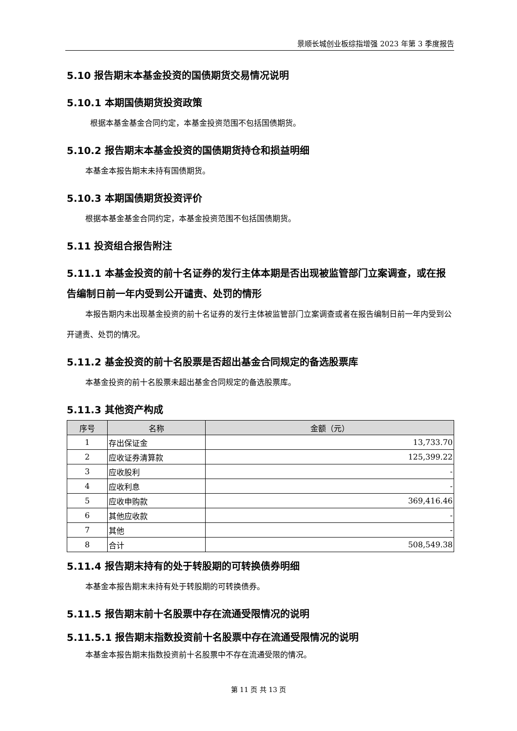景顺长城创业板综指增强 2023 年第 3 季度报告
5.10 报告期末本基金投资的国债期货交易情况说明
5.10.1 本期国债期货投资政策
根据本基金基金合同约定，本基金投资范围不包括国债期货。
5.10.2 报告期末本基金投资的国债期货持仓和损益明细
本基金本报告期末未持有国债期货。
5.10.3 本期国债期货投资评价
根据本基金基金合同约定，本基金投资范围不包括国债期货。
5.11 投资组合报告附注
5.11.1 本基金投资的前十名证券的发行主体本期是否出现被监管部门立案调查，或在报告编制日前一年内受到公开谴责、处罚的情形
本报告期内未出现基金投资的前十名证券的发行主体被监管部门立案调查或者在报告编制日前一年内受到公开谴责、处罚的情况。
5.11.2 基金投资的前十名股票是否超出基金合同规定的备选股票库
本基金投资的前十名股票未超出基金合同规定的备选股票库。
5.11.3 其他资产构成
| 序号 | 名称 | 金额（元） |
| --- | --- | --- |
| 1 | 存出保证金 | 13,733.70 |
| 2 | 应收证券清算款 | 125,399.22 |
| 3 | 应收股利 | - |
| 4 | 应收利息 | - |
| 5 | 应收申购款 | 369,416.46 |
| 6 | 其他应收款 | - |
| 7 | 其他 | - |
| 8 | 合计 | 508,549.38 |
5.11.4 报告期末持有的处于转股期的可转换债券明细
本基金本报告期末未持有处于转股期的可转换债券。
5.11.5 报告期末前十名股票中存在流通受限情况的说明
5.11.5.1 报告期末指数投资前十名股票中存在流通受限情况的说明
本基金本报告期末指数投资前十名股票中不存在流通受限的情况。
第 11 页 共 13 页